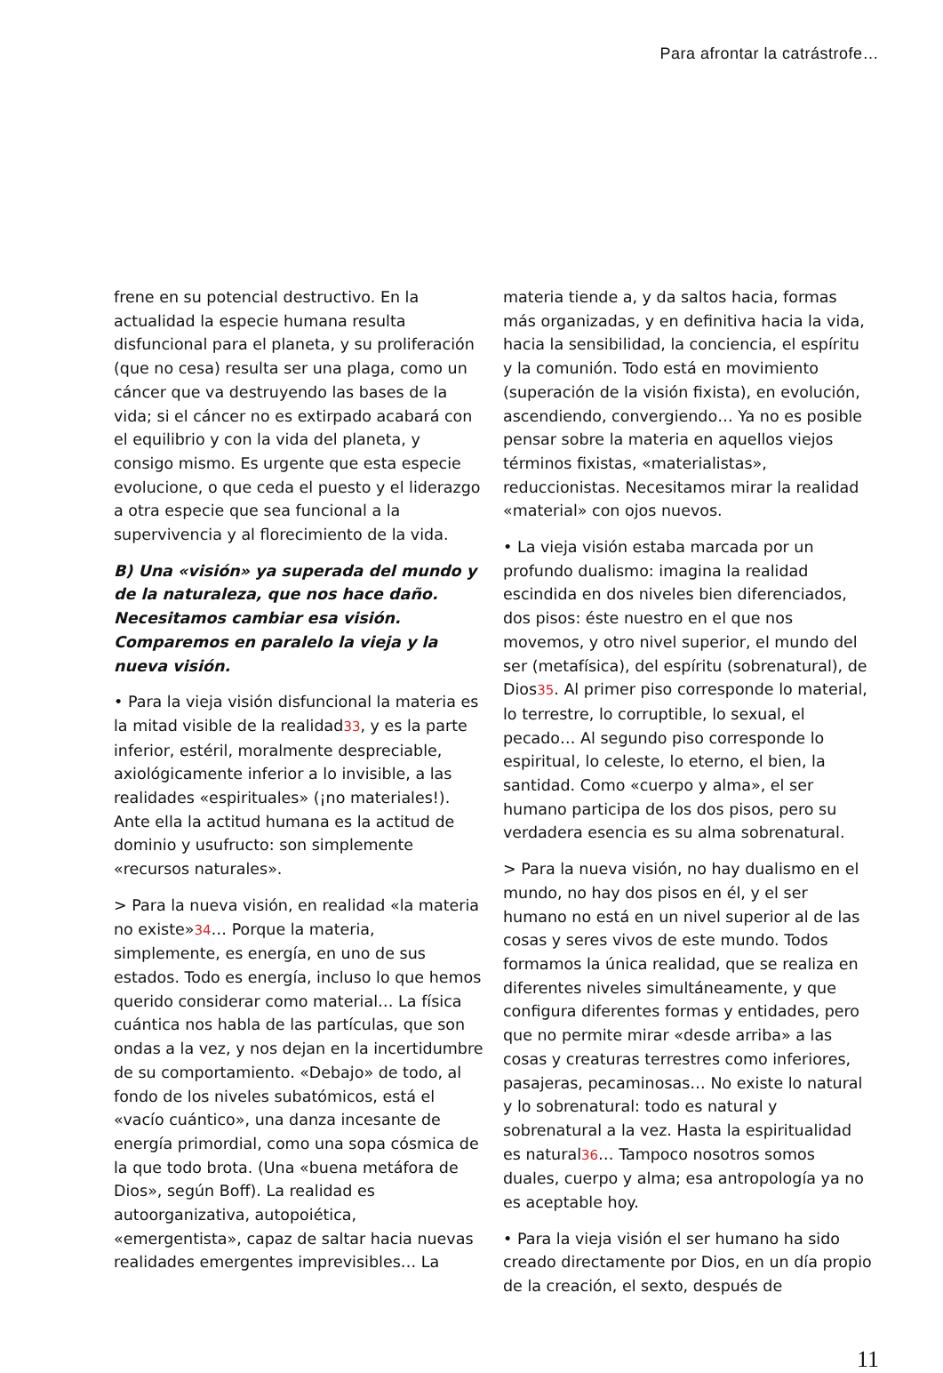Para afrontar la catrástrofe…
frene en su potencial destructivo. En la actualidad la especie humana resulta disfuncional para el planeta, y su proliferación (que no cesa) resulta ser una plaga, como un cáncer que va destruyendo las bases de la vida; si el cáncer no es extirpado acabará con el equilibrio y con la vida del planeta, y consigo mismo. Es urgente que esta especie evolucione, o que ceda el puesto y el liderazgo a otra especie que sea funcional a la supervivencia y al florecimiento de la vida.
B) Una «visión» ya superada del mundo y de la naturaleza, que nos hace daño. Necesitamos cambiar esa visión. Comparemos en paralelo la vieja y la nueva visión.
• Para la vieja visión disfuncional la materia es la mitad visible de la realidad33, y es la parte inferior, estéril, moralmente despreciable, axiológicamente inferior a lo invisible, a las realidades «espirituales» (¡no materiales!). Ante ella la actitud humana es la actitud de dominio y usufructo: son simplemente «recursos naturales».
> Para la nueva visión, en realidad «la materia no existe»34… Porque la materia, simplemente, es energía, en uno de sus estados. Todo es energía, incluso lo que hemos querido considerar como material… La física cuántica nos habla de las partículas, que son ondas a la vez, y nos dejan en la incertidumbre de su comportamiento. «Debajo» de todo, al fondo de los niveles subatómicos, está el «vacío cuántico», una danza incesante de energía primordial, como una sopa cósmica de la que todo brota. (Una «buena metáfora de Dios», según Boff). La realidad es autoorganizativa, autopoiética, «emergentista», capaz de saltar hacia nuevas realidades emergentes imprevisibles… La
materia tiende a, y da saltos hacia, formas más organizadas, y en definitiva hacia la vida, hacia la sensibilidad, la conciencia, el espíritu y la comunión. Todo está en movimiento (superación de la visión fixista), en evolución, ascendiendo, convergiendo… Ya no es posible pensar sobre la materia en aquellos viejos términos fixistas, «materialistas», reduccionistas. Necesitamos mirar la realidad «material» con ojos nuevos.
• La vieja visión estaba marcada por un profundo dualismo: imagina la realidad escindida en dos niveles bien diferenciados, dos pisos: éste nuestro en el que nos movemos, y otro nivel superior, el mundo del ser (metafísica), del espíritu (sobrenatural), de Dios35. Al primer piso corresponde lo material, lo terrestre, lo corruptible, lo sexual, el pecado… Al segundo piso corresponde lo espiritual, lo celeste, lo eterno, el bien, la santidad. Como «cuerpo y alma», el ser humano participa de los dos pisos, pero su verdadera esencia es su alma sobrenatural.
> Para la nueva visión, no hay dualismo en el mundo, no hay dos pisos en él, y el ser humano no está en un nivel superior al de las cosas y seres vivos de este mundo. Todos formamos la única realidad, que se realiza en diferentes niveles simultáneamente, y que configura diferentes formas y entidades, pero que no permite mirar «desde arriba» a las cosas y creaturas terrestres como inferiores, pasajeras, pecaminosas… No existe lo natural y lo sobrenatural: todo es natural y sobrenatural a la vez. Hasta la espiritualidad es natural36… Tampoco nosotros somos duales, cuerpo y alma; esa antropología ya no es aceptable hoy.
• Para la vieja visión el ser humano ha sido creado directamente por Dios, en un día propio de la creación, el sexto, después de
11